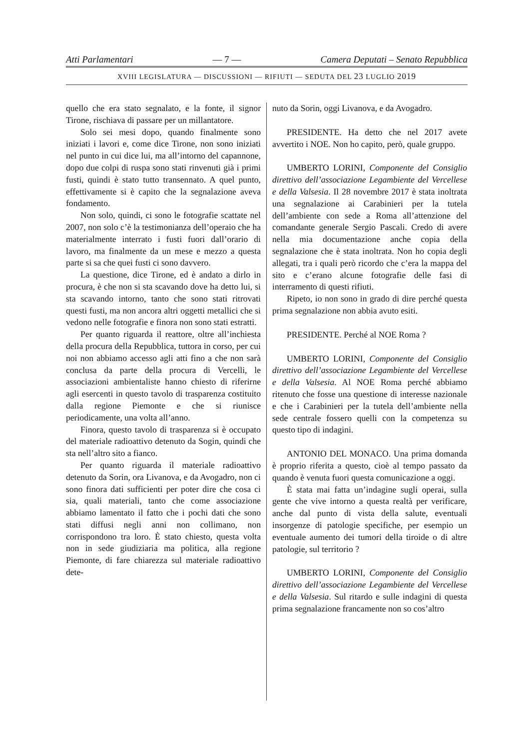Atti Parlamentari — 7 — Camera Deputati – Senato Repubblica
XVIII LEGISLATURA — DISCUSSIONI — RIFIUTI — SEDUTA DEL 23 LUGLIO 2019
quello che era stato segnalato, e la fonte, il signor Tirone, rischiava di passare per un millantatore.
Solo sei mesi dopo, quando finalmente sono iniziati i lavori e, come dice Tirone, non sono iniziati nel punto in cui dice lui, ma all’intorno del capannone, dopo due colpi di ruspa sono stati rinvenuti già i primi fusti, quindi è stato tutto transennato. A quel punto, effettivamente si è capito che la segnalazione aveva fondamento.
Non solo, quindi, ci sono le fotografie scattate nel 2007, non solo c’è la testimonianza dell’operaio che ha materialmente interrato i fusti fuori dall’orario di lavoro, ma finalmente da un mese e mezzo a questa parte si sa che quei fusti ci sono davvero.
La questione, dice Tirone, ed è andato a dirlo in procura, è che non si sta scavando dove ha detto lui, si sta scavando intorno, tanto che sono stati ritrovati questi fusti, ma non ancora altri oggetti metallici che si vedono nelle fotografie e finora non sono stati estratti.
Per quanto riguarda il reattore, oltre all’inchiesta della procura della Repubblica, tuttora in corso, per cui noi non abbiamo accesso agli atti fino a che non sarà conclusa da parte della procura di Vercelli, le associazioni ambientaliste hanno chiesto di riferirne agli esercenti in questo tavolo di trasparenza costituito dalla regione Piemonte e che si riunisce periodicamente, una volta all’anno.
Finora, questo tavolo di trasparenza si è occupato del materiale radioattivo detenuto da Sogin, quindi che sta nell’altro sito a fianco.
Per quanto riguarda il materiale radioattivo detenuto da Sorin, ora Livanova, e da Avogadro, non ci sono finora dati sufficienti per poter dire che cosa ci sia, quali materiali, tanto che come associazione abbiamo lamentato il fatto che i pochi dati che sono stati diffusi negli anni non collimano, non corrispondono tra loro. È stato chiesto, questa volta non in sede giudiziaria ma politica, alla regione Piemonte, di fare chiarezza sul materiale radioattivo dete-
nuto da Sorin, oggi Livanova, e da Avogadro.
PRESIDENTE. Ha detto che nel 2017 avete avvertito i NOE. Non ho capito, però, quale gruppo.
UMBERTO LORINI, Componente del Consiglio direttivo dell’associazione Legambiente del Vercellese e della Valsesia. Il 28 novembre 2017 è stata inoltrata una segnalazione ai Carabinieri per la tutela dell’ambiente con sede a Roma all’attenzione del comandante generale Sergio Pascali. Credo di avere nella mia documentazione anche copia della segnalazione che è stata inoltrata. Non ho copia degli allegati, tra i quali però ricordo che c’era la mappa del sito e c’erano alcune fotografie delle fasi di interramento di questi rifiuti.
Ripeto, io non sono in grado di dire perché questa prima segnalazione non abbia avuto esiti.
PRESIDENTE. Perché al NOE Roma ?
UMBERTO LORINI, Componente del Consiglio direttivo dell’associazione Legambiente del Vercellese e della Valsesia. Al NOE Roma perché abbiamo ritenuto che fosse una questione di interesse nazionale e che i Carabinieri per la tutela dell’ambiente nella sede centrale fossero quelli con la competenza su questo tipo di indagini.
ANTONIO DEL MONACO. Una prima domanda è proprio riferita a questo, cioè al tempo passato da quando è venuta fuori questa comunicazione a oggi.
È stata mai fatta un’indagine sugli operai, sulla gente che vive intorno a questa realtà per verificare, anche dal punto di vista della salute, eventuali insorgenze di patologie specifiche, per esempio un eventuale aumento dei tumori della tiroide o di altre patologie, sul territorio ?
UMBERTO LORINI, Componente del Consiglio direttivo dell’associazione Legambiente del Vercellese e della Valsesia. Sul ritardo e sulle indagini di questa prima segnalazione francamente non so cos’altro